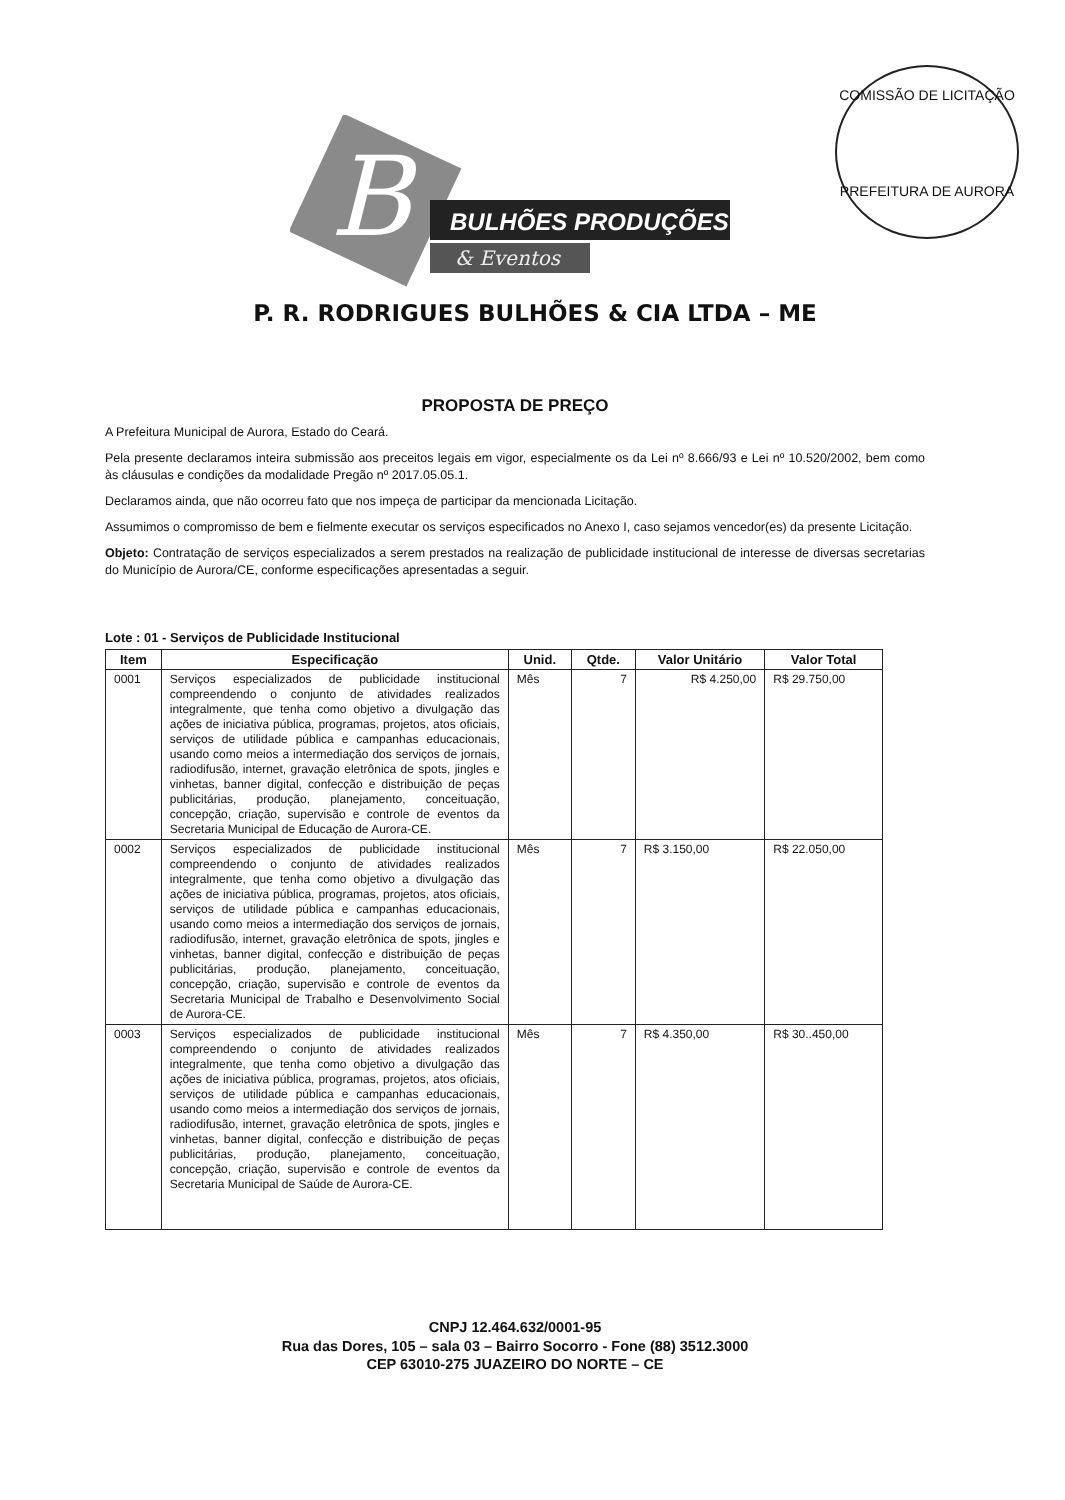B
BULHÕES PRODUÇÕES
& Eventos
COMISSÃO DE LICITAÇÃO
PREFEITURA DE AURORA
P. R. RODRIGUES BULHÕES & CIA LTDA – ME
PROPOSTA DE PREÇO
A Prefeitura Municipal de Aurora, Estado do Ceará.
Pela presente declaramos inteira submissão aos preceitos legais em vigor, especialmente os da Lei nº 8.666/93 e Lei nº 10.520/2002, bem como às cláusulas e condições da modalidade Pregão nº 2017.05.05.1.
Declaramos ainda, que não ocorreu fato que nos impeça de participar da mencionada Licitação.
Assumimos o compromisso de bem e fielmente executar os serviços especificados no Anexo I, caso sejamos vencedor(es) da presente Licitação.
Objeto: Contratação de serviços especializados a serem prestados na realização de publicidade institucional de interesse de diversas secretarias do Município de Aurora/CE, conforme especificações apresentadas a seguir.
Lote : 01 - Serviços de Publicidade Institucional
| Item | Especificação | Unid. | Qtde. | Valor Unitário | Valor Total |
| --- | --- | --- | --- | --- | --- |
| 0001 | Serviços especializados de publicidade institucional compreendendo o conjunto de atividades realizados integralmente, que tenha como objetivo a divulgação das ações de iniciativa pública, programas, projetos, atos oficiais, serviços de utilidade pública e campanhas educacionais, usando como meios a intermediação dos serviços de jornais, radiodifusão, internet, gravação eletrônica de spots, jingles e vinhetas, banner digital, confecção e distribuição de peças publicitárias, produção, planejamento, conceituação, concepção, criação, supervisão e controle de eventos da Secretaria Municipal de Educação de Aurora-CE. | Mês | 7 | R$ 4.250,00 | R$ 29.750,00 |
| 0002 | Serviços especializados de publicidade institucional compreendendo o conjunto de atividades realizados integralmente, que tenha como objetivo a divulgação das ações de iniciativa pública, programas, projetos, atos oficiais, serviços de utilidade pública e campanhas educacionais, usando como meios a intermediação dos serviços de jornais, radiodifusão, internet, gravação eletrônica de spots, jingles e vinhetas, banner digital, confecção e distribuição de peças publicitárias, produção, planejamento, conceituação, concepção, criação, supervisão e controle de eventos da Secretaria Municipal de Trabalho e Desenvolvimento Social de Aurora-CE. | Mês | 7 | R$ 3.150,00 | R$ 22.050,00 |
| 0003 | Serviços especializados de publicidade institucional compreendendo o conjunto de atividades realizados integralmente, que tenha como objetivo a divulgação das ações de iniciativa pública, programas, projetos, atos oficiais, serviços de utilidade pública e campanhas educacionais, usando como meios a intermediação dos serviços de jornais, radiodifusão, internet, gravação eletrônica de spots, jingles e vinhetas, banner digital, confecção e distribuição de peças publicitárias, produção, planejamento, conceituação, concepção, criação, supervisão e controle de eventos da Secretaria Municipal de Saúde de Aurora-CE. | Mês | 7 | R$ 4.350,00 | R$ 30..450,00 |
CNPJ 12.464.632/0001-95
Rua das Dores, 105 – sala 03 – Bairro Socorro - Fone (88) 3512.3000
CEP 63010-275 JUAZEIRO DO NORTE – CE